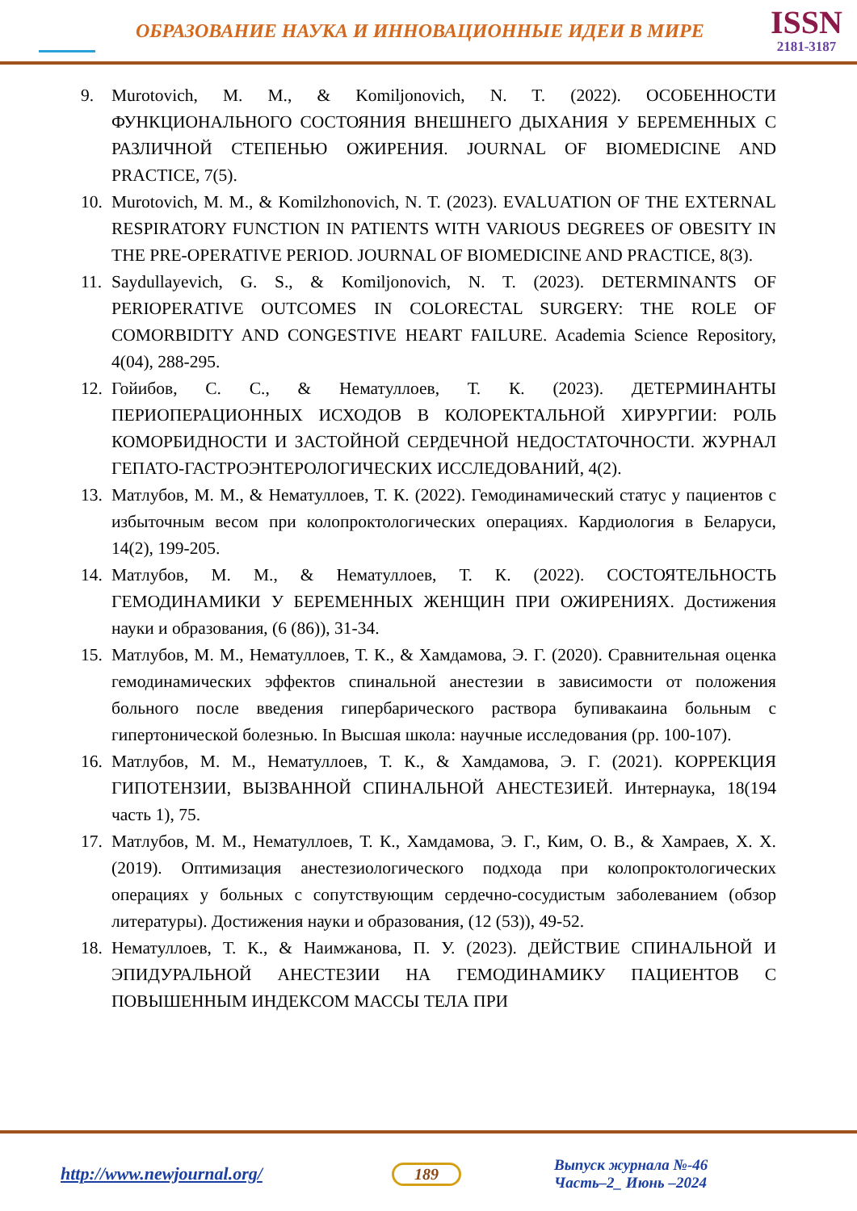ОБРАЗОВАНИЕ НАУКА И ИННОВАЦИОННЫЕ ИДЕИ В МИРЕ
ISSN
2181-3187
9. Murotovich, M. M., & Komiljonovich, N. T. (2022). ОСОБЕННОСТИ ФУНКЦИОНАЛЬНОГО СОСТОЯНИЯ ВНЕШНЕГО ДЫХАНИЯ У БЕРЕМЕННЫХ С РАЗЛИЧНОЙ СТЕПЕНЬЮ ОЖИРЕНИЯ. JOURNAL OF BIOMEDICINE AND PRACTICE, 7(5).
10. Murotovich, M. M., & Komilzhonovich, N. T. (2023). EVALUATION OF THE EXTERNAL RESPIRATORY FUNCTION IN PATIENTS WITH VARIOUS DEGREES OF OBESITY IN THE PRE-OPERATIVE PERIOD. JOURNAL OF BIOMEDICINE AND PRACTICE, 8(3).
11. Saydullayevich, G. S., & Komiljonovich, N. T. (2023). DETERMINANTS OF PERIOPERATIVE OUTCOMES IN COLORECTAL SURGERY: THE ROLE OF COMORBIDITY AND CONGESTIVE HEART FAILURE. Academia Science Repository, 4(04), 288-295.
12. Гойибов, С. С., & Нематуллоев, Т. К. (2023). ДЕТЕРМИНАНТЫ ПЕРИОПЕРАЦИОННЫХ ИСХОДОВ В КОЛОРЕКТАЛЬНОЙ ХИРУРГИИ: РОЛЬ КОМОРБИДНОСТИ И ЗАСТОЙНОЙ СЕРДЕЧНОЙ НЕДОСТАТОЧНОСТИ. ЖУРНАЛ ГЕПАТО-ГАСТРОЭНТЕРОЛОГИЧЕСКИХ ИССЛЕДОВАНИЙ, 4(2).
13. Матлубов, М. М., & Нематуллоев, Т. К. (2022). Гемодинамический статус у пациентов с избыточным весом при колопроктологических операциях. Кардиология в Беларуси, 14(2), 199-205.
14. Матлубов, М. М., & Нематуллоев, Т. К. (2022). СОСТОЯТЕЛЬНОСТЬ ГЕМОДИНАМИКИ У БЕРЕМЕННЫХ ЖЕНЩИН ПРИ ОЖИРЕНИЯХ. Достижения науки и образования, (6 (86)), 31-34.
15. Матлубов, М. М., Нематуллоев, Т. К., & Хамдамова, Э. Г. (2020). Сравнительная оценка гемодинамических эффектов спинальной анестезии в зависимости от положения больного после введения гипербарического раствора бупивакаина больным с гипертонической болезнью. In Высшая школа: научные исследования (pp. 100-107).
16. Матлубов, М. М., Нематуллоев, Т. К., & Хамдамова, Э. Г. (2021). КОРРЕКЦИЯ ГИПОТЕНЗИИ, ВЫЗВАННОЙ СПИНАЛЬНОЙ АНЕСТЕЗИЕЙ. Интернаука, 18(194 часть 1), 75.
17. Матлубов, М. М., Нематуллоев, Т. К., Хамдамова, Э. Г., Ким, О. В., & Хамраев, Х. Х. (2019). Оптимизация анестезиологического подхода при колопроктологических операциях у больных с сопутствующим сердечно-сосудистым заболеванием (обзор литературы). Достижения науки и образования, (12 (53)), 49-52.
18. Нематуллоев, Т. К., & Наимжанова, П. У. (2023). ДЕЙСТВИЕ СПИНАЛЬНОЙ И ЭПИДУРАЛЬНОЙ АНЕСТЕЗИИ НА ГЕМОДИНАМИКУ ПАЦИЕНТОВ С ПОВЫШЕННЫМ ИНДЕКСОМ МАССЫ ТЕЛА ПРИ
http://www.newjournal.org/ 189
Выпуск журнала №-46
Часть–2_ Июнь –2024